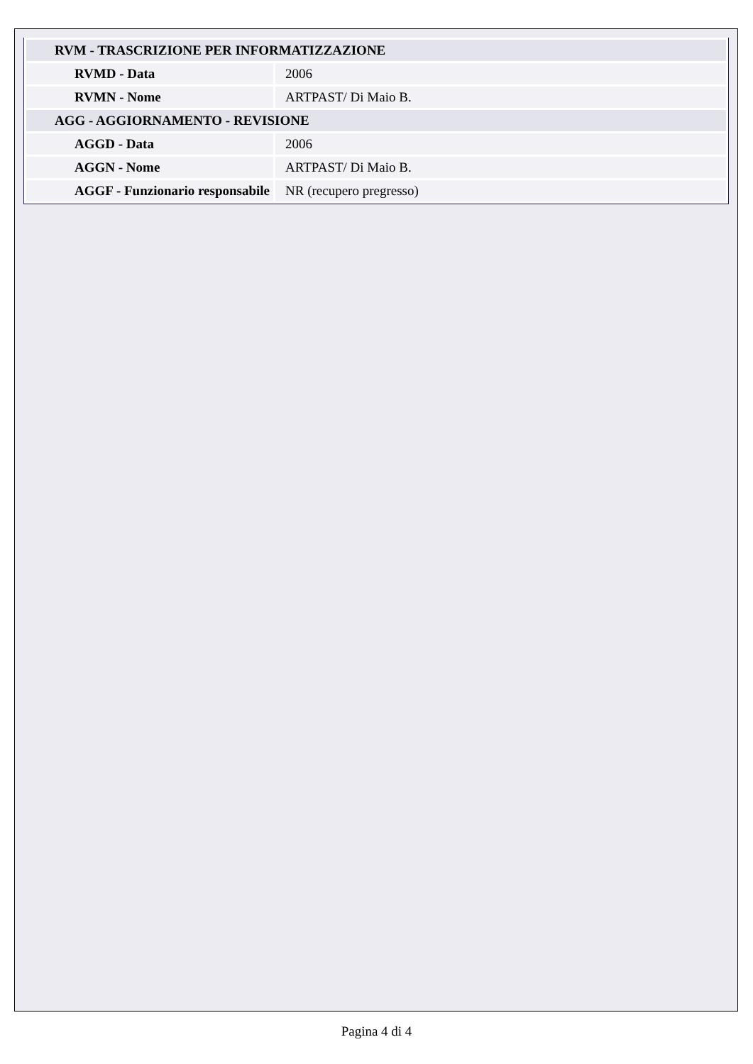| RVM - TRASCRIZIONE PER INFORMATIZZAZIONE | |
| RVMD - Data | 2006 |
| RVMN - Nome | ARTPAST/ Di Maio B. |
| AGG - AGGIORNAMENTO - REVISIONE | |
| AGGD - Data | 2006 |
| AGGN - Nome | ARTPAST/ Di Maio B. |
| AGGF - Funzionario responsabile | NR (recupero pregresso) |
Pagina 4 di 4